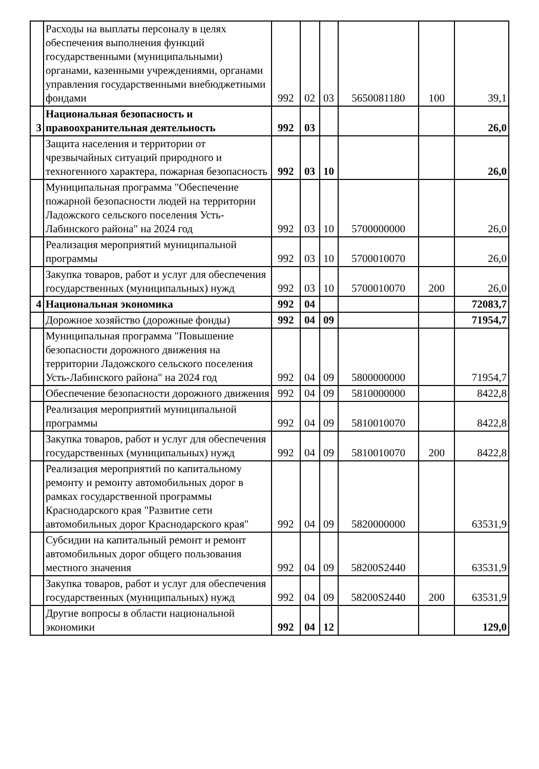| | Расходы на выплаты персоналу в целях обеспечения выполнения функций государственными (муниципальными) органами, казенными учреждениями, органами управления государственными внебюджетными фондами | 992 | 02 | 03 | 5650081180 | 100 | 39,1 |
| 3 | Национальная безопасность и правоохранительная деятельность | 992 | 03 | | | | 26,0 |
| | Защита населения и территории от чрезвычайных ситуаций природного и техногенного характера, пожарная безопасность | 992 | 03 | 10 | | | 26,0 |
| | Муниципальная программа "Обеспечение пожарной безопасности людей на территории Ладожского сельского поселения Усть-Лабинского района" на 2024 год | 992 | 03 | 10 | 5700000000 | | 26,0 |
| | Реализация мероприятий муниципальной программы | 992 | 03 | 10 | 5700010070 | | 26,0 |
| | Закупка товаров, работ и услуг для обеспечения государственных (муниципальных) нужд | 992 | 03 | 10 | 5700010070 | 200 | 26,0 |
| 4 | Национальная экономика | 992 | 04 | | | | 72083,7 |
| | Дорожное хозяйство (дорожные фонды) | 992 | 04 | 09 | | | 71954,7 |
| | Муниципальная программа "Повышение безопасности дорожного движения на территории Ладожского сельского поселения Усть-Лабинского района" на 2024 год | 992 | 04 | 09 | 5800000000 | | 71954,7 |
| | Обеспечение безопасности дорожного движения | 992 | 04 | 09 | 5810000000 | | 8422,8 |
| | Реализация мероприятий муниципальной программы | 992 | 04 | 09 | 5810010070 | | 8422,8 |
| | Закупка товаров, работ и услуг для обеспечения государственных (муниципальных) нужд | 992 | 04 | 09 | 5810010070 | 200 | 8422,8 |
| | Реализация мероприятий по капитальному ремонту и ремонту автомобильных дорог в рамках государственной программы Краснодарского края "Развитие сети автомобильных дорог Краснодарского края" | 992 | 04 | 09 | 5820000000 | | 63531,9 |
| | Субсидии на капитальный ремонт и ремонт автомобильных дорог общего пользования местного значения | 992 | 04 | 09 | 58200S2440 | | 63531,9 |
| | Закупка товаров, работ и услуг для обеспечения государственных (муниципальных) нужд | 992 | 04 | 09 | 58200S2440 | 200 | 63531,9 |
| | Другие вопросы в области национальной экономики | 992 | 04 | 12 | | | 129,0 |